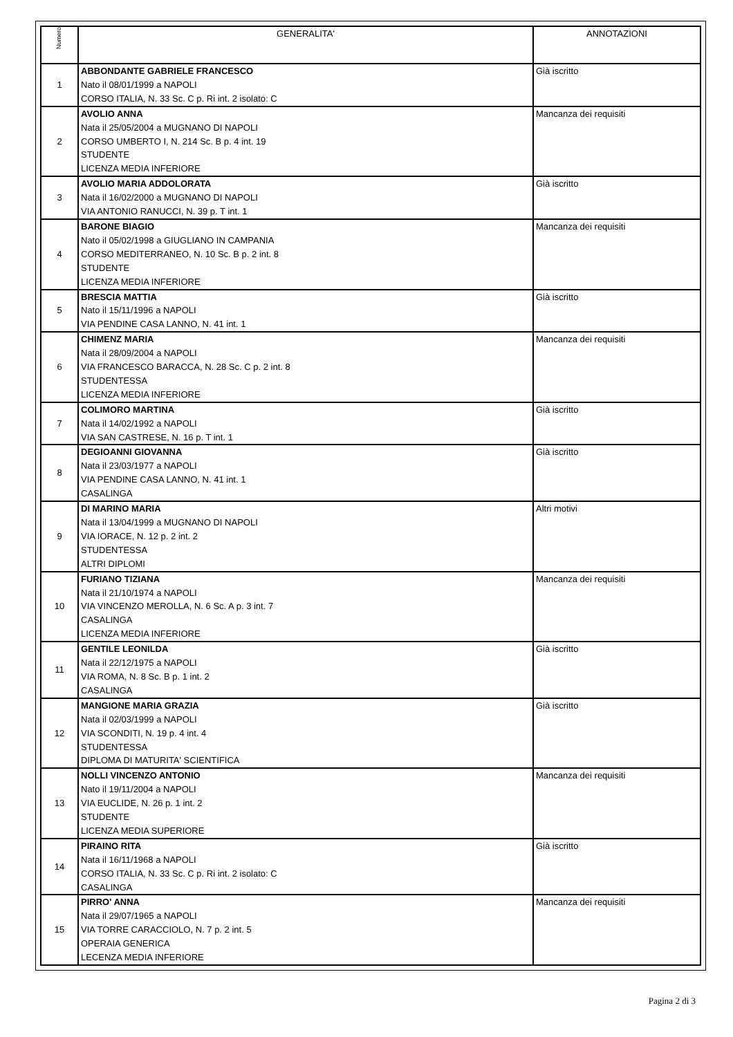| Numero | GENERALITA' | ANNOTAZIONI |
| --- | --- | --- |
| 1 | ABBONDANTE GABRIELE FRANCESCO Nato il 08/01/1999 a NAPOLI CORSO ITALIA, N. 33 Sc. C p. Ri int. 2 isolato: C | Già iscritto |
| 2 | AVOLIO ANNA Nata il 25/05/2004 a MUGNANO DI NAPOLI CORSO UMBERTO I, N. 214 Sc. B p. 4 int. 19 STUDENTE LICENZA MEDIA INFERIORE | Mancanza dei requisiti |
| 3 | AVOLIO MARIA ADDOLORATA Nata il 16/02/2000 a MUGNANO DI NAPOLI VIA ANTONIO RANUCCI, N. 39 p. T int. 1 | Già iscritto |
| 4 | BARONE BIAGIO Nato il 05/02/1998 a GIUGLIANO IN CAMPANIA CORSO MEDITERRANEO, N. 10 Sc. B p. 2 int. 8 STUDENTE LICENZA MEDIA INFERIORE | Mancanza dei requisiti |
| 5 | BRESCIA MATTIA Nato il 15/11/1996 a NAPOLI VIA PENDINE CASA LANNO, N. 41 int. 1 | Già iscritto |
| 6 | CHIMENZ MARIA Nata il 28/09/2004 a NAPOLI VIA FRANCESCO BARACCA, N. 28 Sc. C p. 2 int. 8 STUDENTESSA LICENZA MEDIA INFERIORE | Mancanza dei requisiti |
| 7 | COLIMORO MARTINA Nata il 14/02/1992 a NAPOLI VIA SAN CASTRESE, N. 16 p. T int. 1 | Già iscritto |
| 8 | DEGIOANNI GIOVANNA Nata il 23/03/1977 a NAPOLI VIA PENDINE CASA LANNO, N. 41 int. 1 CASALINGA | Già iscritto |
| 9 | DI MARINO MARIA Nata il 13/04/1999 a MUGNANO DI NAPOLI VIA IORACE, N. 12 p. 2 int. 2 STUDENTESSA ALTRI DIPLOMI | Altri motivi |
| 10 | FURIANO TIZIANA Nata il 21/10/1974 a NAPOLI VIA VINCENZO MEROLLA, N. 6 Sc. A p. 3 int. 7 CASALINGA LICENZA MEDIA INFERIORE | Mancanza dei requisiti |
| 11 | GENTILE LEONILDA Nata il 22/12/1975 a NAPOLI VIA ROMA, N. 8 Sc. B p. 1 int. 2 CASALINGA | Già iscritto |
| 12 | MANGIONE MARIA GRAZIA Nata il 02/03/1999 a NAPOLI VIA SCONDITI, N. 19 p. 4 int. 4 STUDENTESSA DIPLOMA DI MATURITA' SCIENTIFICA | Già iscritto |
| 13 | NOLLI VINCENZO ANTONIO Nato il 19/11/2004 a NAPOLI VIA EUCLIDE, N. 26 p. 1 int. 2 STUDENTE LICENZA MEDIA SUPERIORE | Mancanza dei requisiti |
| 14 | PIRAINO RITA Nata il 16/11/1968 a NAPOLI CORSO ITALIA, N. 33 Sc. C p. Ri int. 2 isolato: C CASALINGA | Già iscritto |
| 15 | PIRRO' ANNA Nata il 29/07/1965 a NAPOLI VIA TORRE CARACCIOLO, N. 7 p. 2 int. 5 OPERAIA GENERICA LECENZA MEDIA INFERIORE | Mancanza dei requisiti |
Pagina 2 di 3